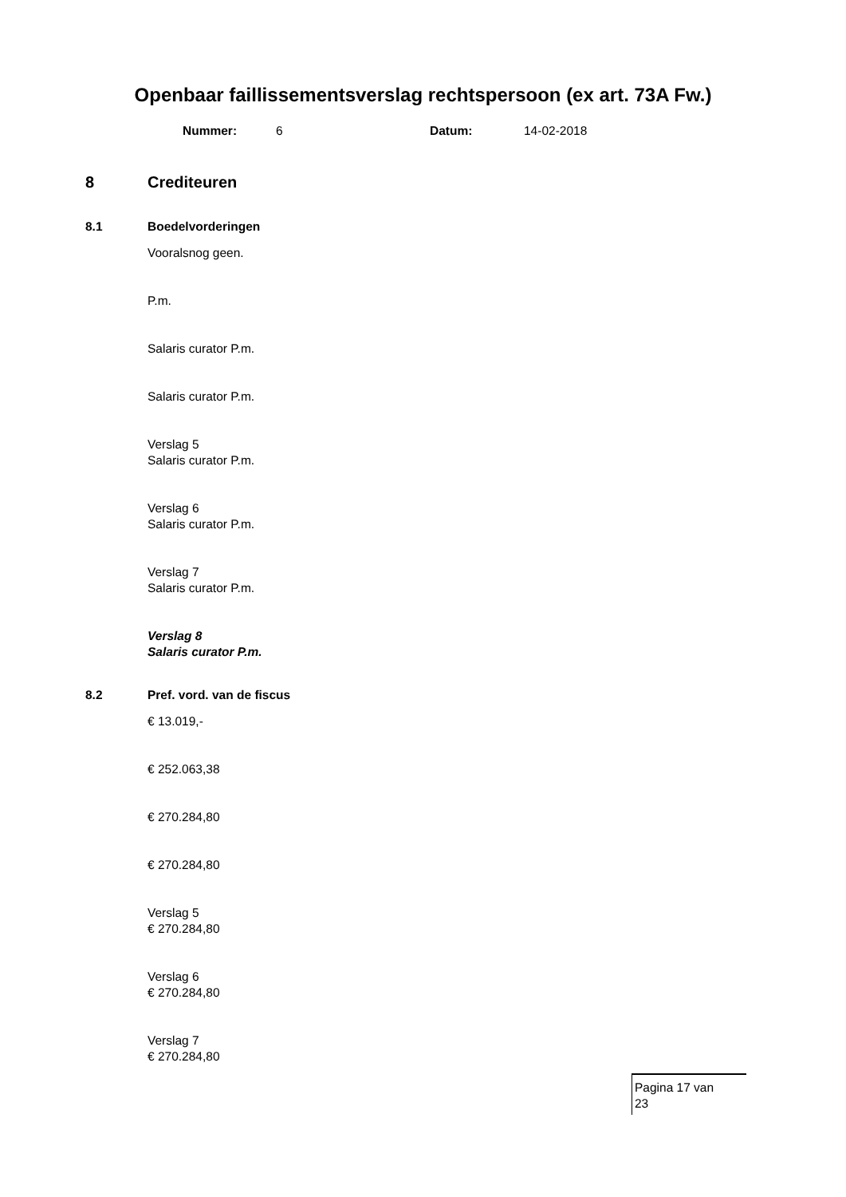Openbaar faillissementsverslag rechtspersoon (ex art. 73A Fw.)
Nummer: 6 Datum: 14-02-2018
8 Crediteuren
8.1 Boedelvorderingen
Vooralsnog geen.
P.m.
Salaris curator P.m.
Salaris curator P.m.
Verslag 5
Salaris curator P.m.
Verslag 6
Salaris curator P.m.
Verslag 7
Salaris curator P.m.
Verslag 8
Salaris curator P.m.
8.2 Pref. vord. van de fiscus
€ 13.019,-
€ 252.063,38
€ 270.284,80
€ 270.284,80
Verslag 5
€ 270.284,80
Verslag 6
€ 270.284,80
Verslag 7
€ 270.284,80
Pagina 17 van
23